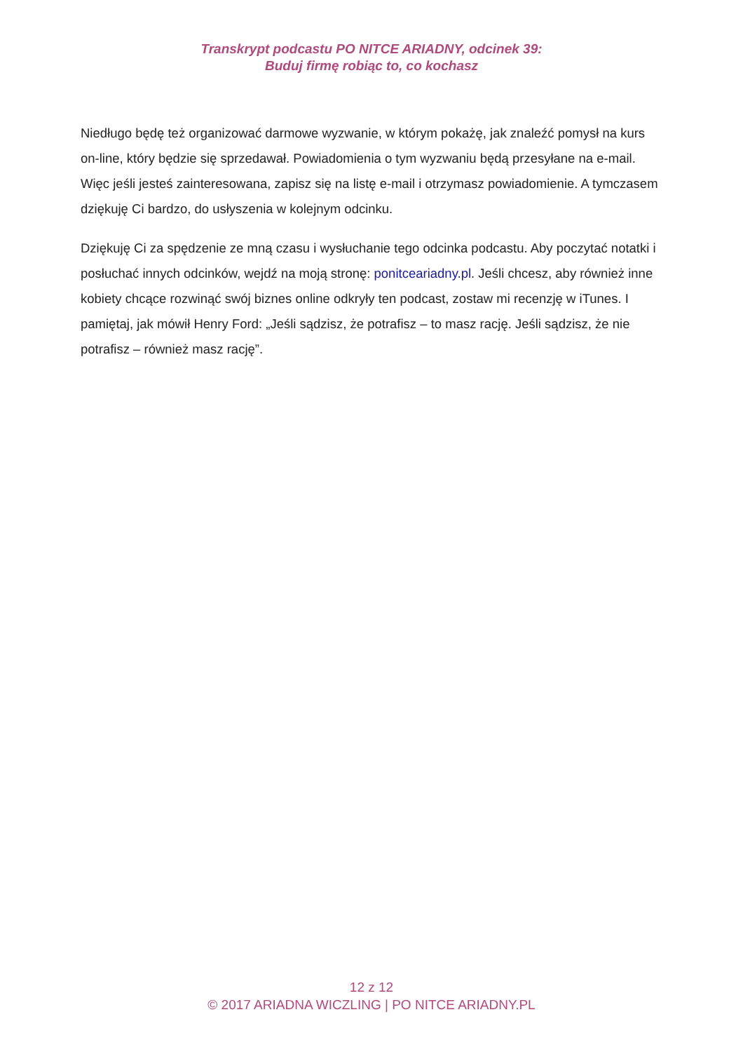Transkrypt podcastu PO NITCE ARIADNY, odcinek 39:
Buduj firmę robiąc to, co kochasz
Niedługo będę też organizować darmowe wyzwanie, w którym pokażę, jak znaleźć pomysł na kurs on-line, który będzie się sprzedawał. Powiadomienia o tym wyzwaniu będą przesyłane na e-mail. Więc jeśli jesteś zainteresowana, zapisz się na listę e-mail i otrzymasz powiadomienie. A tymczasem dziękuję Ci bardzo, do usłyszenia w kolejnym odcinku.
Dziękuję Ci za spędzenie ze mną czasu i wysłuchanie tego odcinka podcastu. Aby poczytać notatki i posłuchać innych odcinków, wejdź na moją stronę: ponitceariadny.pl. Jeśli chcesz, aby również inne kobiety chcące rozwinąć swój biznes online odkryły ten podcast, zostaw mi recenzję w iTunes. I pamiętaj, jak mówił Henry Ford: „Jeśli sądzisz, że potrafisz – to masz rację. Jeśli sądzisz, że nie potrafisz – również masz rację”.
12 z 12
© 2017 ARIADNA WICZLING | PO NITCE ARIADNY.PL